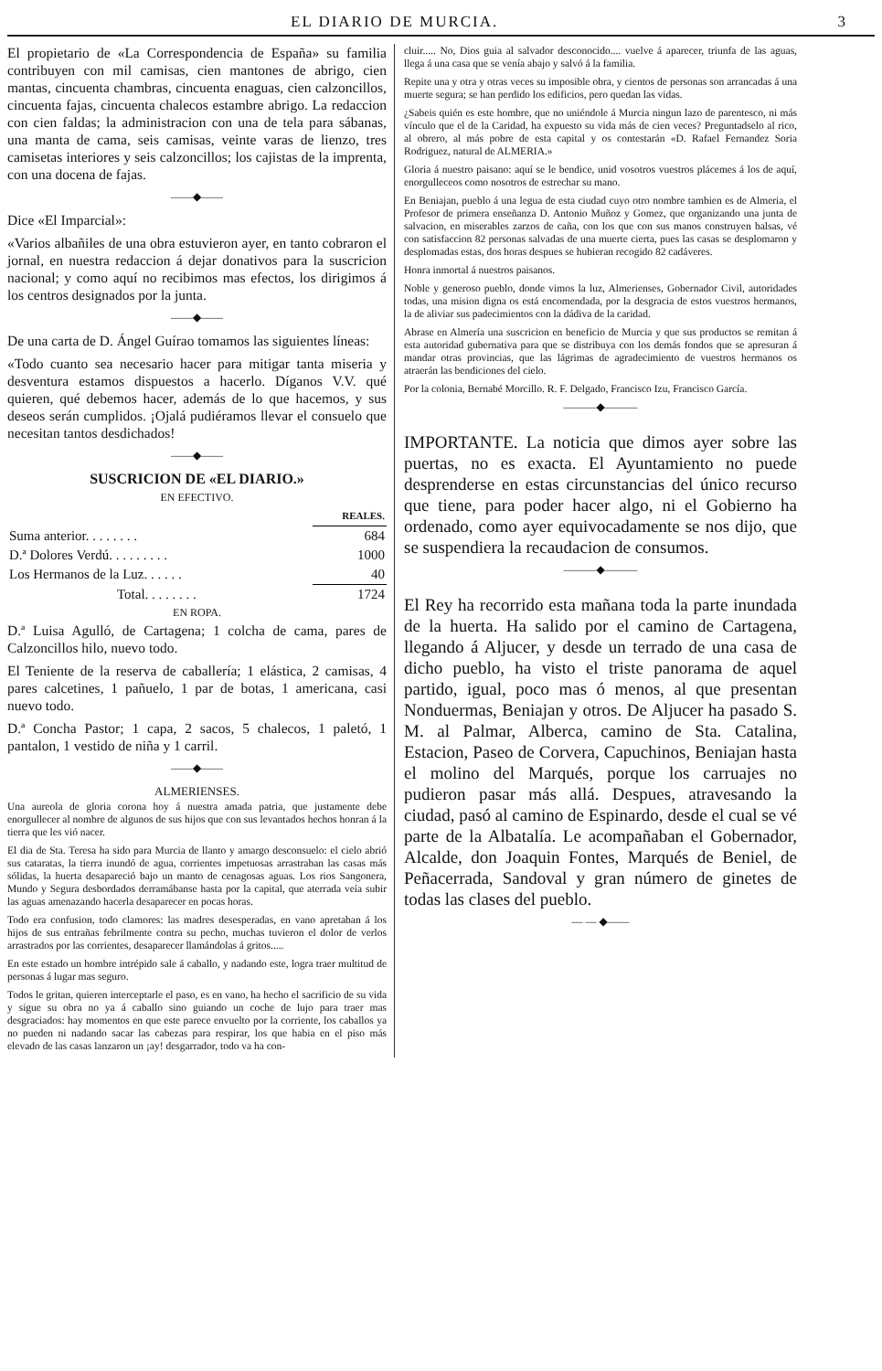EL DIARIO DE MURCIA. 3
El propietario de «La Correspondencia de España» su familia contribuyen con mil camisas, cien mantones de abrigo, cien mantas, cincuenta chambras, cincuenta enaguas, cien calzoncillos, cincuenta fajas, cincuenta chalecos estambre abrigo. La redaccion con cien faldas; la administracion con una de tela para sábanas, una manta de cama, seis camisas, veinte varas de lienzo, tres camisetas interiores y seis calzoncillos; los cajistas de la imprenta, con una docena de fajas.
——◆——
Dice «El Imparcial»:
«Varios albañiles de una obra estuvieron ayer, en tanto cobraron el jornal, en nuestra redaccion á dejar donativos para la suscricion nacional; y como aquí no recibimos mas efectos, los dirigimos á los centros designados por la junta.
——◆——
De una carta de D. Ángel Guírao tomamos las siguientes líneas:
«Todo cuanto sea necesario hacer para mitigar tanta miseria y desventura estamos dispuestos a hacerlo. Díganos V.V. qué quieren, qué debemos hacer, además de lo que hacemos, y sus deseos serán cumplidos. ¡Ojalá pudiéramos llevar el consuelo que necesitan tantos desdichados!
——◆——
SUSCRICION DE «EL DIARIO.»
EN EFECTIVO.
| | REALES. |
| --- | --- |
| Suma anterior. . . . . . . . | 684 |
| D.ª Dolores Verdú. . . . . . . . . | 1000 |
| Los Hermanos de la Luz. . . . . . | 40 |
| Total. . . . . . . . | 1724 |
EN ROPA.
D.ª Luisa Agulló, de Cartagena; 1 colcha de cama, pares de Calzoncillos hilo, nuevo todo.
El Teniente de la reserva de caballería; 1 elástica, 2 camisas, 4 pares calcetines, 1 pañuelo, 1 par de botas, 1 americana, casi nuevo todo.
D.ª Concha Pastor; 1 capa, 2 sacos, 5 chalecos, 1 paletó, 1 pantalon, 1 vestido de niña y 1 carril.
——◆——
ALMERIENSES.
Una aureola de gloria corona hoy á nuestra amada patria, que justamente debe enorgullecer al nombre de algunos de sus hijos que con sus levantados hechos honran á la tierra que les vió nacer.
El dia de Sta. Teresa ha sido para Murcia de llanto y amargo desconsuelo: el cielo abrió sus cataratas, la tierra inundó de agua, corrientes impetuosas arrastraban las casas más sólidas, la huerta desapareció bajo un manto de cenagosas aguas. Los rios Sangonera, Mundo y Segura desbordados derramábanse hasta por la capital, que aterrada veía subir las aguas amenazando hacerla desaparecer en pocas horas.
Todo era confusion, todo clamores: las madres desesperadas, en vano apretaban á los hijos de sus entrañas febrilmente contra su pecho, muchas tuvieron el dolor de verlos arrastrados por las corrientes, desaparecer llamándolas á gritos.....
En este estado un hombre intrépido sale á caballo, y nadando este, logra traer multitud de personas á lugar mas seguro.
Todos le gritan, quieren interceptarle el paso, es en vano, ha hecho el sacrificio de su vida y sigue su obra no ya á caballo sino guiando un coche de lujo para traer mas desgraciados: hay momentos en que este parece envuelto por la corriente, los caballos ya no pueden ni nadando sacar las cabezas para respirar, los que habia en el piso más elevado de las casas lanzaron un ¡ay! desgarrador, todo va ha con-
cluir..... No, Dios guia al salvador desconocido.... vuelve á aparecer, triunfa de las aguas, llega á una casa que se venía abajo y salvó á la familia.
Repite una y otra y otras veces su imposible obra, y cientos de personas son arrancadas á una muerte segura; se han perdido los edificios, pero quedan las vidas.
¿Sabeis quién es este hombre, que no uniéndole á Murcia ningun lazo de parentesco, ni más vínculo que el de la Caridad, ha expuesto su vida más de cien veces? Preguntadselo al rico, al obrero, al más pobre de esta capital y os contestarán «D. Rafael Fernandez Soria Rodriguez, natural de ALMERIA.»
Gloria á nuestro paisano: aquí se le bendice, unid vosotros vuestros plácemes á los de aquí, enorgulleceos como nosotros de estrechar su mano.
En Beniajan, pueblo á una legua de esta ciudad cuyo otro nombre tambien es de Almeria, el Profesor de primera enseñanza D. Antonio Muñoz y Gomez, que organizando una junta de salvacion, en miserables zarzos de caña, con los que con sus manos construyen balsas, vé con satisfaccion 82 personas salvadas de una muerte cierta, pues las casas se desplomaron y desplomadas estas, dos horas despues se hubieran recogido 82 cadáveres.
Honra inmortal á nuestros paisanos.
Noble y generoso pueblo, donde vimos la luz, Almerienses, Gobernador Civil, autoridades todas, una mision digna os está encomendada, por la desgracia de estos vuestros hermanos, la de aliviar sus padecimientos con la dádiva de la caridad.
Abrase en Almería una suscricion en beneficio de Murcia y que sus productos se remitan á esta autoridad gubernativa para que se distribuya con los demás fondos que se apresuran á mandar otras provincias, que las lágrimas de agradecimiento de vuestros hermanos os atraerán las bendiciones del cielo.
Por la colonia, Bernabé Morcillo. R. F. Delgado, Francisco Izu, Francisco García.
———◆———
IMPORTANTE. La noticia que dimos ayer sobre las puertas, no es exacta. El Ayuntamiento no puede desprenderse en estas circunstancias del único recurso que tiene, para poder hacer algo, ni el Gobierno ha ordenado, como ayer equivocadamente se nos dijo, que se suspendiera la recaudacion de consumos.
———◆———
El Rey ha recorrido esta mañana toda la parte inundada de la huerta. Ha salido por el camino de Cartagena, llegando á Aljucer, y desde un terrado de una casa de dicho pueblo, ha visto el triste panorama de aquel partido, igual, poco mas ó menos, al que presentan Nonduermas, Beniajan y otros. De Aljucer ha pasado S. M. al Palmar, Alberca, camino de Sta. Catalina, Estacion, Paseo de Corvera, Capuchinos, Beniajan hasta el molino del Marqués, porque los carruajes no pudieron pasar más allá. Despues, atravesando la ciudad, pasó al camino de Espinardo, desde el cual se vé parte de la Albatalía. Le acompañaban el Gobernador, Alcalde, don Joaquin Fontes, Marqués de Beniel, de Peñacerrada, Sandoval y gran número de ginetes de todas las clases del pueblo.
— — ◆——